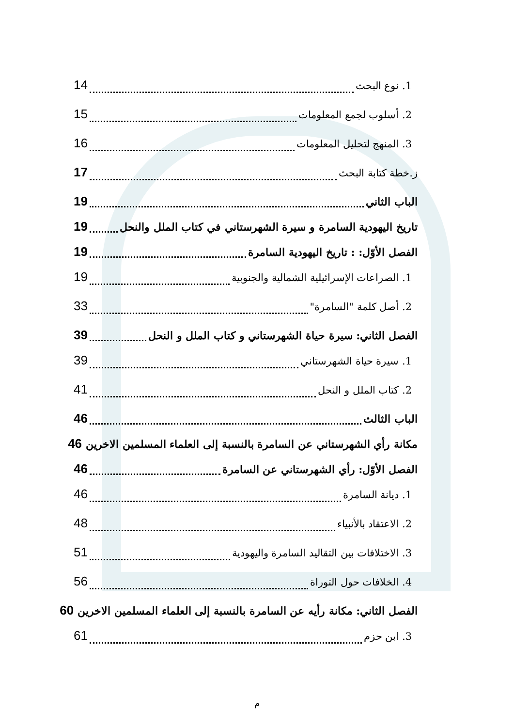1. نوع البحث 14
2. أسلوب لجمع المعلومات 15
3. المنهج لتحليل المعلومات 16
ز.خطة كتابة البحث 17
الباب الثاني 19
تاريخ اليهودية السامرة و سيرة الشهرستاني في كتاب الملل والنحل 19
الفصل الأوّل: : تاريخ اليهودية السامرة 19
1. الصراعات الإسرائيلية الشمالية والجنوبية 19
2. أصل كلمة "السامرة" 33
الفصل الثاني: سيرة حياة الشهرستاني و كتاب الملل و النحل 39
1. سيرة حياة الشهرستاني 39
2. كتاب الملل و النحل 41
الباب الثالث 46
مكانة رأي الشهرستاني عن السامرة بالنسبة إلى العلماء المسلمين الاخرين 46
الفصل الأوّل: رأي الشهرستاني عن السامرة 46
1. ديانة السامرة 46
2. الاعتقاد بالأنبياء 48
3. الاختلافات بين التقاليد السامرة واليهودية 51
4. الخلافات حول التوراة 56
الفصل الثاني: مكانة رأيه عن السامرة بالنسبة إلى العلماء المسلمين الاخرين 60
3. ابن حزم 61
م